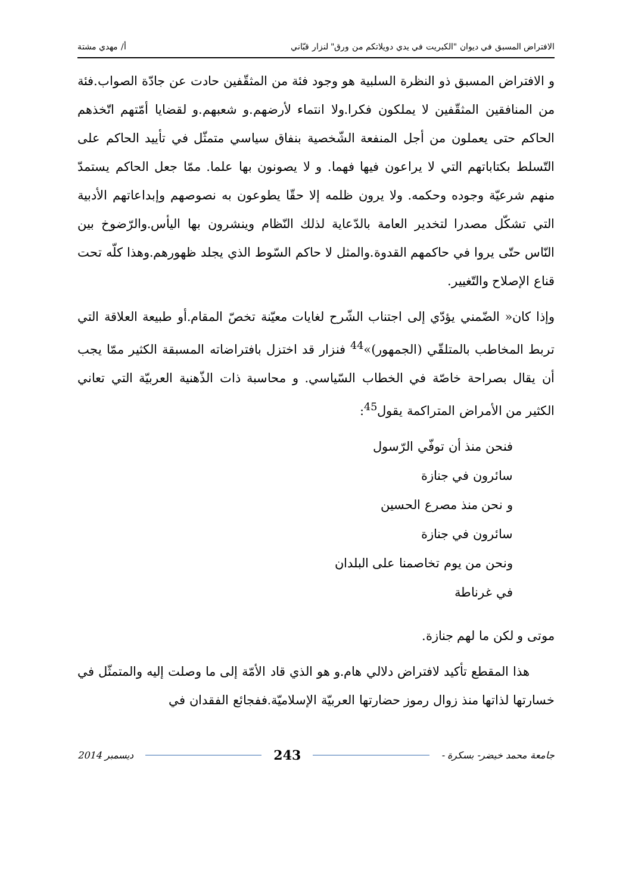الافتراض المسبق في ديوان "الكبريت في يدي دويلاتكم من ورق" لنزار قبّاني أ/ مهدي مشتة
و الافتراض المسبق ذو النظرة السلبية هو وجود فئة من المثقّفين حادت عن جادّة الصواب.فئة من المنافقين المثقّفين لا يملكون فكرا.ولا انتماء لأرضهم.و شعبهم.و لقضايا أمّتهم اتّخذهم الحاكم حتى يعملون من أجل المنفعة الشّخصية بنفاق سياسي متمثّل في تأييد الحاكم على التّسلط بكتاباتهم التي لا يراعون فيها فهما. و لا يصونون بها علما. ممّا جعل الحاكم يستمدّ منهم شرعيّة وجوده وحكمه. ولا يرون ظلمه إلا حقّا يطوعون به نصوصهم وإبداعاتهم الأدبية التي تشكّل مصدرا لتخدير العامة بالدّعاية لذلك النّظام وينشرون بها اليأس.والرّضوخ بين النّاس حتّى يروا في حاكمهم القدوة.والمثل لا حاكم السّوط الذي يجلد ظهورهم.وهذا كلّه تحت قناع الإصلاح والتّغيير.
وإذا كان« الضّمني يؤدّي إلى اجتناب الشّرح لغايات معيّنة تخصّ المقام.أو طبيعة العلاقة التي تربط المخاطب بالمتلقّي (الجمهور)»<sup>44</sup> فنزار قد اختزل بافتراضاته المسبقة الكثير ممّا يجب أن يقال بصراحة خاصّة في الخطاب السّياسي. و محاسبة ذات الذّهنية العربيّة التي تعاني الكثير من الأمراض المتراكمة يقول<sup>45</sup>:
فنحن منذ أن توفّي الرّسول
سائرون في جنازة
و نحن منذ مصرع الحسين
سائرون في جنازة
ونحن من يوم تخاصمنا على البلدان
في غرناطة
موتى و لكن ما لهم جنازة.
هذا المقطع تأكيد لافتراض دلالي هام.و هو الذي قاد الأمّة إلى ما وصلت إليه والمتمثّل في خسارتها لذاتها منذ زوال رموز حضارتها العربيّة الإسلاميّة.ففجائع الفقدان في
جامعة محمد خيضر- بسكرة - 243 ديسمبر 2014